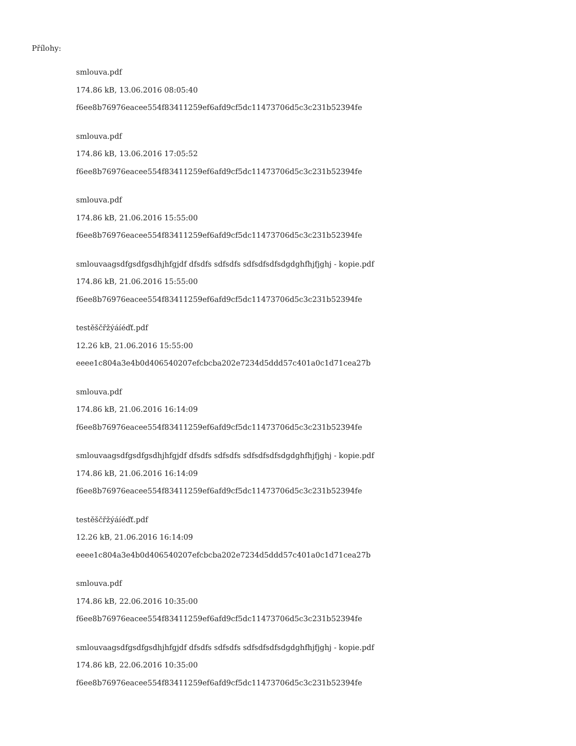Přílohy:
smlouva.pdf
174.86 kB, 13.06.2016 08:05:40
f6ee8b76976eacee554f83411259ef6afd9cf5dc11473706d5c3c231b52394fe
smlouva.pdf
174.86 kB, 13.06.2016 17:05:52
f6ee8b76976eacee554f83411259ef6afd9cf5dc11473706d5c3c231b52394fe
smlouva.pdf
174.86 kB, 21.06.2016 15:55:00
f6ee8b76976eacee554f83411259ef6afd9cf5dc11473706d5c3c231b52394fe
smlouvaagsdfgsdfgsdhjhfgjdf dfsdfs sdfsdfs sdfsdfsdfsdgdghfhjfjghj - kopie.pdf
174.86 kB, 21.06.2016 15:55:00
f6ee8b76976eacee554f83411259ef6afd9cf5dc11473706d5c3c231b52394fe
testěščřžýáíéďť.pdf
12.26 kB, 21.06.2016 15:55:00
eeee1c804a3e4b0d406540207efcbcba202e7234d5ddd57c401a0c1d71cea27b
smlouva.pdf
174.86 kB, 21.06.2016 16:14:09
f6ee8b76976eacee554f83411259ef6afd9cf5dc11473706d5c3c231b52394fe
smlouvaagsdfgsdfgsdhjhfgjdf dfsdfs sdfsdfs sdfsdfsdfsdgdghfhjfjghj - kopie.pdf
174.86 kB, 21.06.2016 16:14:09
f6ee8b76976eacee554f83411259ef6afd9cf5dc11473706d5c3c231b52394fe
testěščřžýáíéďť.pdf
12.26 kB, 21.06.2016 16:14:09
eeee1c804a3e4b0d406540207efcbcba202e7234d5ddd57c401a0c1d71cea27b
smlouva.pdf
174.86 kB, 22.06.2016 10:35:00
f6ee8b76976eacee554f83411259ef6afd9cf5dc11473706d5c3c231b52394fe
smlouvaagsdfgsdfgsdhjhfgjdf dfsdfs sdfsdfs sdfsdfsdfsdgdghfhjfjghj - kopie.pdf
174.86 kB, 22.06.2016 10:35:00
f6ee8b76976eacee554f83411259ef6afd9cf5dc11473706d5c3c231b52394fe